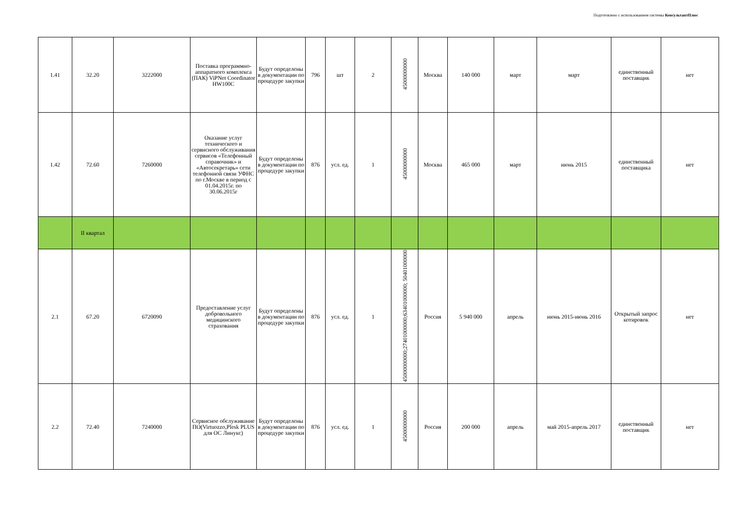Подготовлено с использованием системы КонсультантПлюс
| 1.41 | 32.20 | 3222000 | Поставка программно-аппаратного комплекса (ПАК) ViPNet Coordinator HW100C | Будут определены в документации по процедуре закупки | 796 | шт | 2 | 45000000000 | Москва | 140 000 | март | март | единственный поставщик | нет |
| 1.42 | 72.60 | 7260000 | Оказание услуг технического и сервисного обслуживания сервисов «Телефонный справочник» и «Автосекретарь» сети телефонной связи УФНС по г.Москве в период с 01.04.2015г. по 30.06.2015г | Будут определены в документации по процедуре закупки | 876 | усл. ед. | 1 | 45000000000 | Москва | 465 000 | март | июнь 2015 | единственный поставщика | нет |
| | II квартал | | | | | | | | | | | | | |
| 2.1 | 67.20 | 6720090 | Предоставление услуг добровольного медицинского страхования | Будут определены в документации по процедуре закупки | 876 | усл. ед. | 1 | 45000000000;27401000000;63401000000; 50401000000 | Россия | 5 940 000 | апрель | июнь 2015-июнь 2016 | Открытый запрос котировок | нет |
| 2.2 | 72.40 | 7240000 | Сервисное обслуживание ПО(Virtuozzo,Plesk PLUS для ОС Линукс) | Будут определены в документации по процедуре закупки | 876 | усл. ед. | 1 | 45000000000 | Россия | 200 000 | апрель | май 2015-апрель 2017 | единственный поставщик | нет |